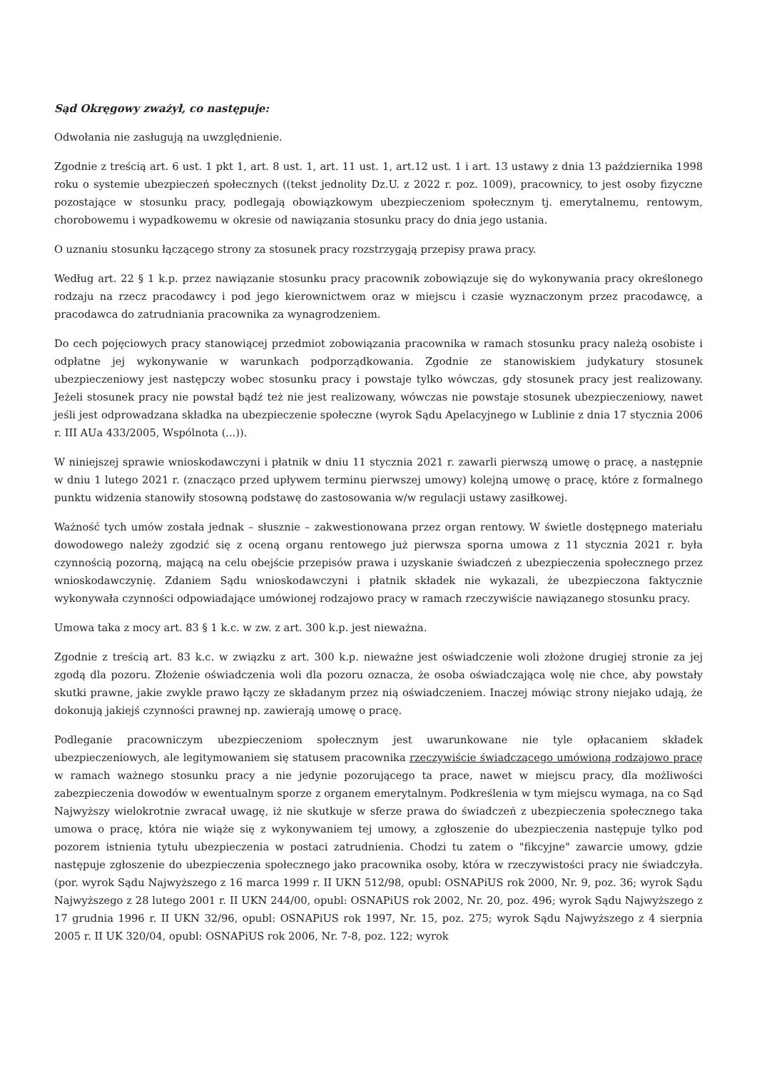Sąd Okręgowy zważył, co następuje:
Odwołania nie zasługują na uwzględnienie.
Zgodnie z treścią art. 6 ust. 1 pkt 1, art. 8 ust. 1, art. 11 ust. 1, art.12 ust. 1 i art. 13 ustawy z dnia 13 października 1998 roku o systemie ubezpieczeń społecznych ((tekst jednolity Dz.U. z 2022 r. poz. 1009), pracownicy, to jest osoby fizyczne pozostające w stosunku pracy, podlegają obowiązkowym ubezpieczeniom społecznym tj. emerytalnemu, rentowym, chorobowemu i wypadkowemu w okresie od nawiązania stosunku pracy do dnia jego ustania.
O uznaniu stosunku łączącego strony za stosunek pracy rozstrzygają przepisy prawa pracy.
Według art. 22 § 1 k.p. przez nawiązanie stosunku pracy pracownik zobowiązuje się do wykonywania pracy określonego rodzaju na rzecz pracodawcy i pod jego kierownictwem oraz w miejscu i czasie wyznaczonym przez pracodawcę, a pracodawca do zatrudniania pracownika za wynagrodzeniem.
Do cech pojęciowych pracy stanowiącej przedmiot zobowiązania pracownika w ramach stosunku pracy należą osobiste i odpłatne jej wykonywanie w warunkach podporządkowania. Zgodnie ze stanowiskiem judykatury stosunek ubezpieczeniowy jest następczy wobec stosunku pracy i powstaje tylko wówczas, gdy stosunek pracy jest realizowany. Jeżeli stosunek pracy nie powstał bądź też nie jest realizowany, wówczas nie powstaje stosunek ubezpieczeniowy, nawet jeśli jest odprowadzana składka na ubezpieczenie społeczne (wyrok Sądu Apelacyjnego w Lublinie z dnia 17 stycznia 2006 r. III AUa 433/2005, Wspólnota (...)).
W niniejszej sprawie wnioskodawczyni i płatnik w dniu 11 stycznia 2021 r. zawarli pierwszą umowę o pracę, a następnie w dniu 1 lutego 2021 r. (znacząco przed upływem terminu pierwszej umowy) kolejną umowę o pracę, które z formalnego punktu widzenia stanowiły stosowną podstawę do zastosowania w/w regulacji ustawy zasiłkowej.
Ważność tych umów została jednak – słusznie – zakwestionowana przez organ rentowy. W świetle dostępnego materiału dowodowego należy zgodzić się z oceną organu rentowego już pierwsza sporna umowa z 11 stycznia 2021 r. była czynnością pozorną, mającą na celu obejście przepisów prawa i uzyskanie świadczeń z ubezpieczenia społecznego przez wnioskodawczynię. Zdaniem Sądu wnioskodawczyni i płatnik składek nie wykazali, że ubezpieczona faktycznie wykonywała czynności odpowiadające umówionej rodzajowo pracy w ramach rzeczywiście nawiązanego stosunku pracy.
Umowa taka z mocy art. 83 § 1 k.c. w zw. z art. 300 k.p. jest nieważna.
Zgodnie z treścią art. 83 k.c. w związku z art. 300 k.p. nieważne jest oświadczenie woli złożone drugiej stronie za jej zgodą dla pozoru. Złożenie oświadczenia woli dla pozoru oznacza, że osoba oświadczająca wolę nie chce, aby powstały skutki prawne, jakie zwykle prawo łączy ze składanym przez nią oświadczeniem. Inaczej mówiąc strony niejako udają, że dokonują jakiejś czynności prawnej np. zawierają umowę o pracę.
Podleganie pracowniczym ubezpieczeniom społecznym jest uwarunkowane nie tyle opłacaniem składek ubezpieczeniowych, ale legitymowaniem się statusem pracownika rzeczywiście świadczącego umówioną rodzajowo pracę w ramach ważnego stosunku pracy a nie jedynie pozorującego ta prace, nawet w miejscu pracy, dla możliwości zabezpieczenia dowodów w ewentualnym sporze z organem emerytalnym. Podkreślenia w tym miejscu wymaga, na co Sąd Najwyższy wielokrotnie zwracał uwagę, iż nie skutkuje w sferze prawa do świadczeń z ubezpieczenia społecznego taka umowa o pracę, która nie wiąże się z wykonywaniem tej umowy, a zgłoszenie do ubezpieczenia następuje tylko pod pozorem istnienia tytułu ubezpieczenia w postaci zatrudnienia. Chodzi tu zatem o "fikcyjne" zawarcie umowy, gdzie następuje zgłoszenie do ubezpieczenia społecznego jako pracownika osoby, która w rzeczywistości pracy nie świadczyła. (por. wyrok Sądu Najwyższego z 16 marca 1999 r. II UKN 512/98, opubl: OSNAPiUS rok 2000, Nr. 9, poz. 36; wyrok Sądu Najwyższego z 28 lutego 2001 r. II UKN 244/00, opubl: OSNAPiUS rok 2002, Nr. 20, poz. 496; wyrok Sądu Najwyższego z 17 grudnia 1996 r. II UKN 32/96, opubl: OSNAPiUS rok 1997, Nr. 15, poz. 275; wyrok Sądu Najwyższego z 4 sierpnia 2005 r. II UK 320/04, opubl: OSNAPiUS rok 2006, Nr. 7-8, poz. 122; wyrok